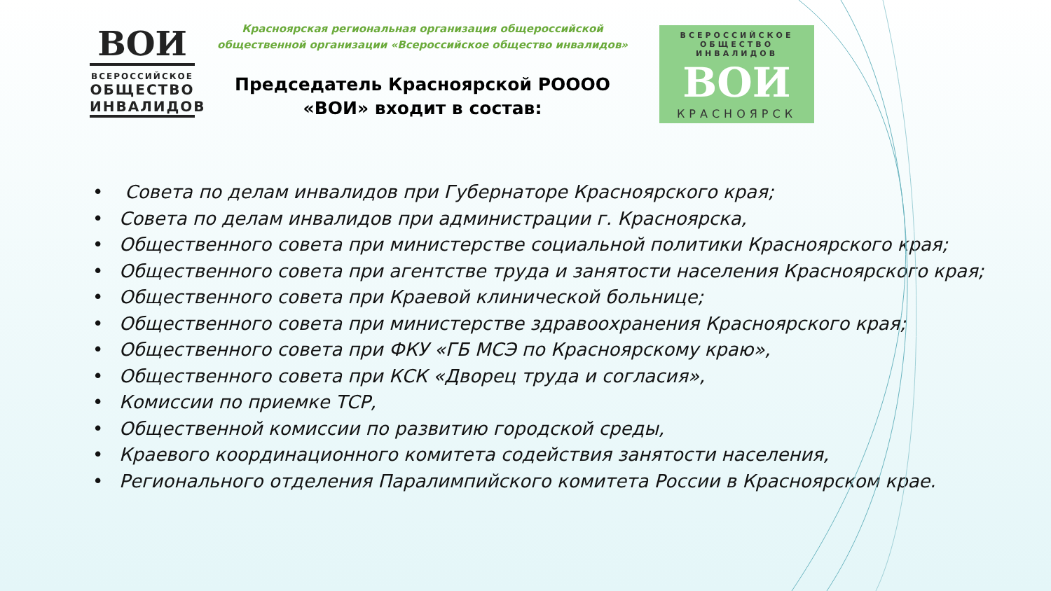ВОИ
ВСЕРОССИЙСКОЕ
ОБЩЕСТВО
ИНВАЛИДОВ
Красноярская региональная организация общероссийской общественной организации «Всероссийское общество инвалидов»
Председатель Красноярской РОООО «ВОИ» входит в состав:
ВСЕРОССИЙСКОЕ
ОБЩЕСТВО ИНВАЛИДОВ
ВОИ
КРАСНОЯРСК
• Совета по делам инвалидов при Губернаторе Красноярского края;
• Совета по делам инвалидов при администрации г. Красноярска,
• Общественного совета при министерстве социальной политики Красноярского края;
• Общественного совета при агентстве труда и занятости населения Красноярского края;
• Общественного совета при Краевой клинической больнице;
• Общественного совета при министерстве здравоохранения Красноярского края;
• Общественного совета при ФКУ «ГБ МСЭ по Красноярскому краю»,
• Общественного совета при КСК «Дворец труда и согласия»,
• Комиссии по приемке ТСР,
• Общественной комиссии по развитию городской среды,
• Краевого координационного комитета содействия занятости населения,
• Регионального отделения Паралимпийского комитета России в Красноярском крае.